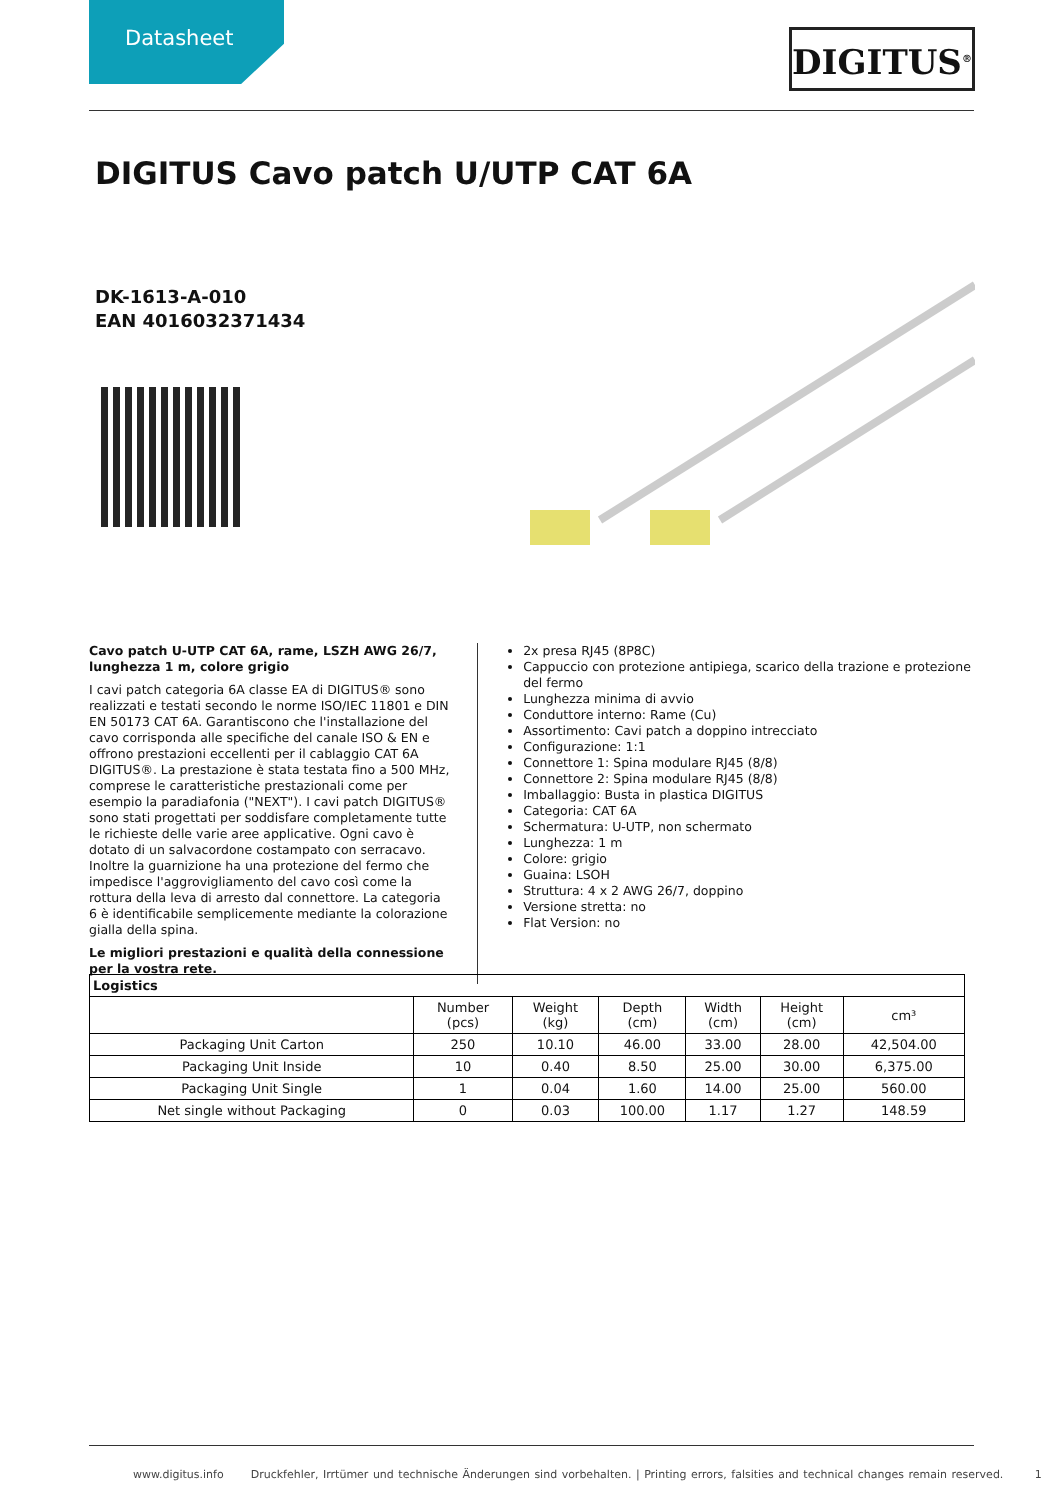Datasheet DIGITUS<sup>®</sup>
DIGITUS Cavo patch U/UTP CAT 6A
DK-1613-A-010
EAN 4016032371434
Cavo patch U-UTP CAT 6A, rame, LSZH AWG 26/7, lunghezza 1 m, colore grigio
I cavi patch categoria 6A classe EA di DIGITUS® sono realizzati e testati secondo le norme ISO/IEC 11801 e DIN EN 50173 CAT 6A. Garantiscono che l'installazione del cavo corrisponda alle specifiche del canale ISO & EN e offrono prestazioni eccellenti per il cablaggio CAT 6A DIGITUS®. La prestazione è stata testata fino a 500 MHz, comprese le caratteristiche prestazionali come per esempio la paradiafonia ("NEXT"). I cavi patch DIGITUS® sono stati progettati per soddisfare completamente tutte le richieste delle varie aree applicative. Ogni cavo è dotato di un salvacordone costampato con serracavo. Inoltre la guarnizione ha una protezione del fermo che impedisce l'aggrovigliamento del cavo così come la rottura della leva di arresto dal connettore. La categoria 6 è identificabile semplicemente mediante la colorazione gialla della spina.
Le migliori prestazioni e qualità della connessione per la vostra rete.
2x presa RJ45 (8P8C)
Cappuccio con protezione antipiega, scarico della trazione e protezione del fermo
Lunghezza minima di avvio
Conduttore interno: Rame (Cu)
Assortimento: Cavi patch a doppino intrecciato
Configurazione: 1:1
Connettore 1: Spina modulare RJ45 (8/8)
Connettore 2: Spina modulare RJ45 (8/8)
Imballaggio: Busta in plastica DIGITUS
Categoria: CAT 6A
Schermatura: U-UTP, non schermato
Lunghezza: 1 m
Colore: grigio
Guaina: LSOH
Struttura: 4 x 2 AWG 26/7, doppino
Versione stretta: no
Flat Version: no
| Logistics | | | | | | |
| --- | --- | --- | --- | --- | --- | --- |
| | Number (pcs) | Weight (kg) | Depth (cm) | Width (cm) | Height (cm) | cm³ |
| Packaging Unit Carton | 250 | 10.10 | 46.00 | 33.00 | 28.00 | 42,504.00 |
| Packaging Unit Inside | 10 | 0.40 | 8.50 | 25.00 | 30.00 | 6,375.00 |
| Packaging Unit Single | 1 | 0.04 | 1.60 | 14.00 | 25.00 | 560.00 |
| Net single without Packaging | 0 | 0.03 | 100.00 | 1.17 | 1.27 | 148.59 |
www.digitus.info Druckfehler, Irrtümer und technische Änderungen sind vorbehalten. | Printing errors, falsities and technical changes remain reserved. 1